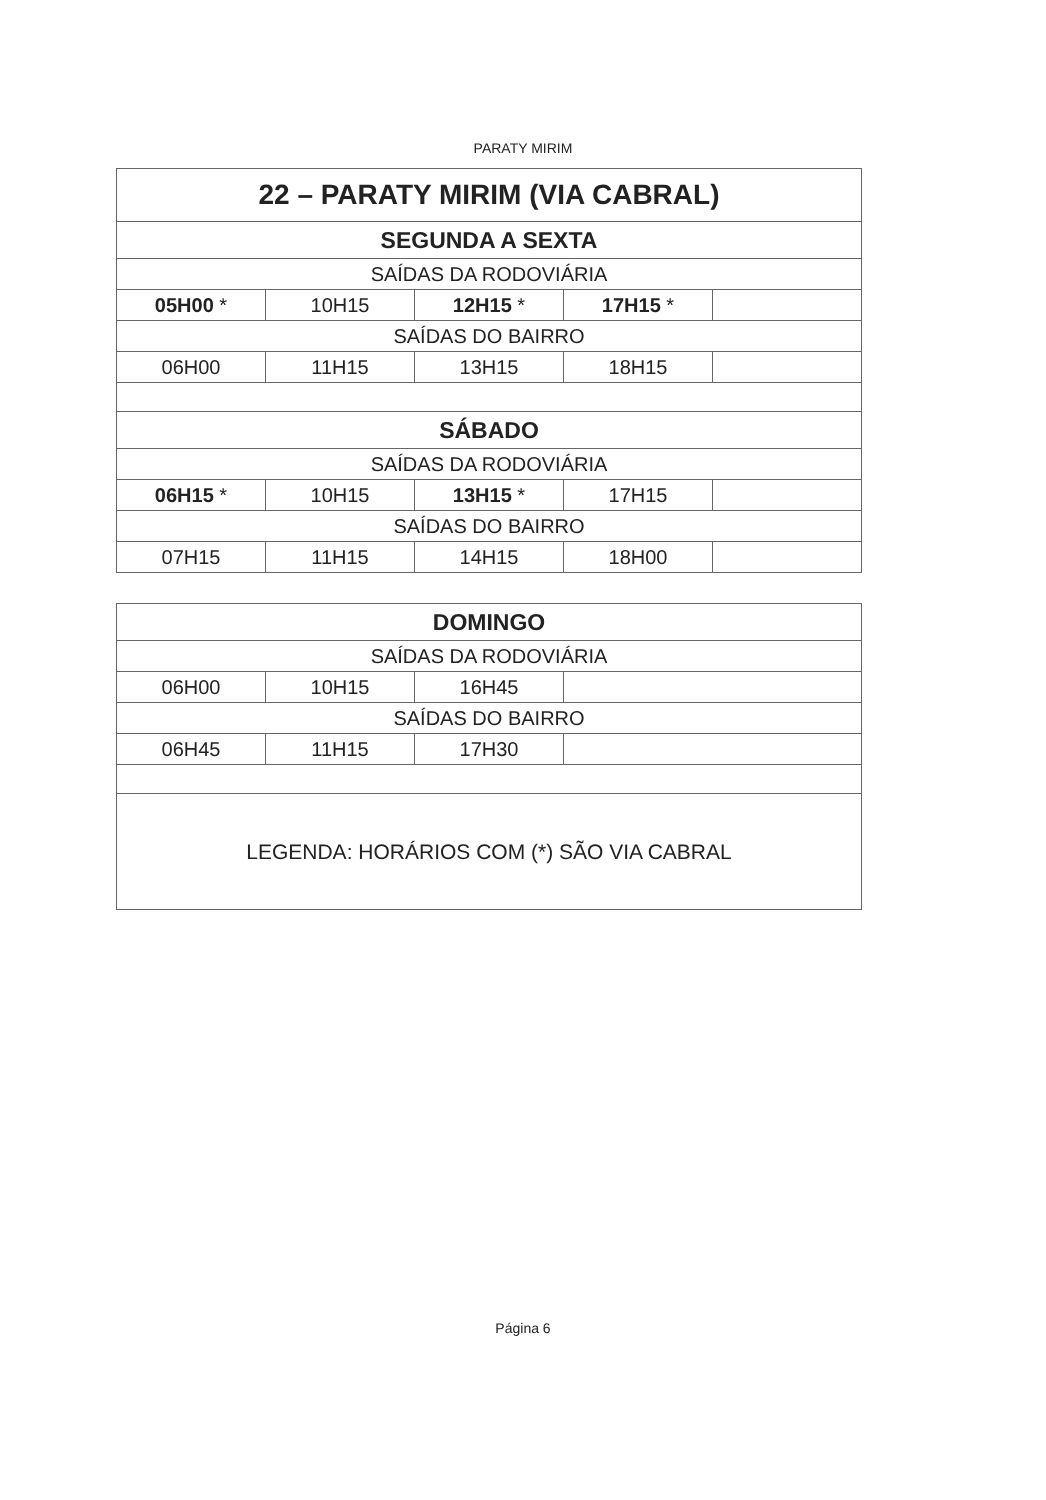PARATY MIRIM
| 22 – PARATY MIRIM (VIA CABRAL) | | | | |
| SEGUNDA A SEXTA | | | | |
| SAÍDAS DA RODOVIÁRIA | | | | |
| 05H00 * | 10H15 | 12H15 * | 17H15 * | |
| SAÍDAS DO BAIRRO | | | | |
| 06H00 | 11H15 | 13H15 | 18H15 | |
| SÁBADO | | | | |
| SAÍDAS DA RODOVIÁRIA | | | | |
| 06H15 * | 10H15 | 13H15 * | 17H15 | |
| SAÍDAS DO BAIRRO | | | | |
| 07H15 | 11H15 | 14H15 | 18H00 | |
| DOMINGO | | | |
| SAÍDAS DA RODOVIÁRIA | | | |
| 06H00 | 10H15 | 16H45 | |
| SAÍDAS DO BAIRRO | | | |
| 06H45 | 11H15 | 17H30 | |
| LEGENDA: HORÁRIOS COM (*) SÃO VIA CABRAL | | | |
Página 6